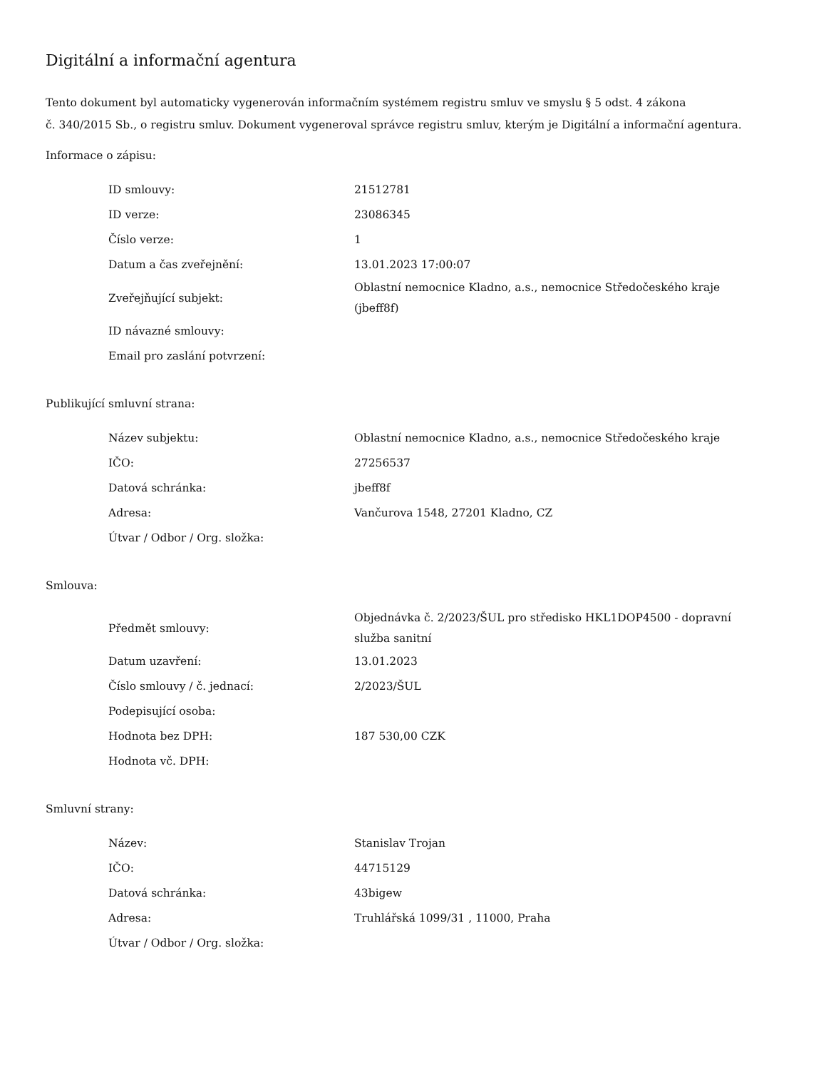Digitální a informační agentura
Tento dokument byl automaticky vygenerován informačním systémem registru smluv ve smyslu § 5 odst. 4 zákona
č. 340/2015 Sb., o registru smluv. Dokument vygeneroval správce registru smluv, kterým je Digitální a informační agentura.
Informace o zápisu:
| ID smlouvy: | 21512781 |
| ID verze: | 23086345 |
| Číslo verze: | 1 |
| Datum a čas zveřejnění: | 13.01.2023 17:00:07 |
| Zveřejňující subjekt: | Oblastní nemocnice Kladno, a.s., nemocnice Středočeského kraje (jbeff8f) |
| ID návazné smlouvy: | |
| Email pro zaslání potvrzení: | |
Publikující smluvní strana:
| Název subjektu: | Oblastní nemocnice Kladno, a.s., nemocnice Středočeského kraje |
| IČO: | 27256537 |
| Datová schránka: | jbeff8f |
| Adresa: | Vančurova 1548, 27201 Kladno, CZ |
| Útvar / Odbor / Org. složka: | |
Smlouva:
| Předmět smlouvy: | Objednávka č. 2/2023/ŠUL pro středisko HKL1DOP4500 - dopravní služba sanitní |
| Datum uzavření: | 13.01.2023 |
| Číslo smlouvy / č. jednací: | 2/2023/ŠUL |
| Podepisující osoba: | |
| Hodnota bez DPH: | 187 530,00 CZK |
| Hodnota vč. DPH: | |
Smluvní strany:
| Název: | Stanislav Trojan |
| IČO: | 44715129 |
| Datová schránka: | 43bigew |
| Adresa: | Truhlářská 1099/31 , 11000, Praha |
| Útvar / Odbor / Org. složka: | |